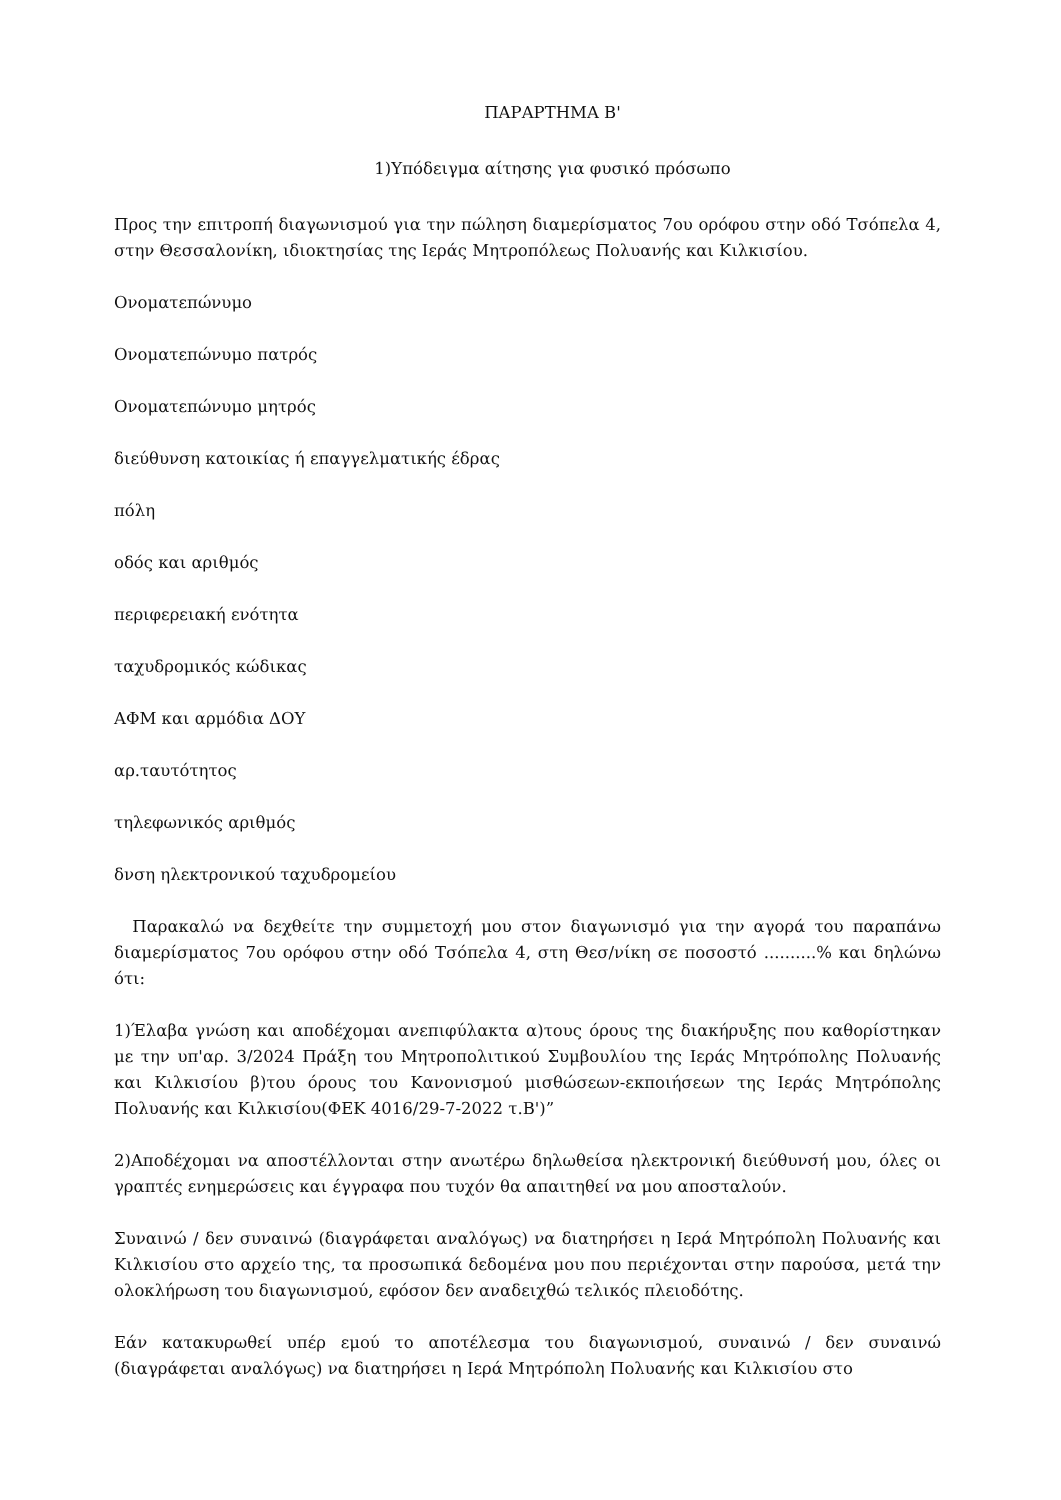ΠΑΡΑΡΤΗΜΑ Β'
1)Υπόδειγμα αίτησης για φυσικό πρόσωπο
Προς την επιτροπή διαγωνισμού για την πώληση διαμερίσματος 7ου ορόφου στην οδό Τσόπελα 4, στην Θεσσαλονίκη, ιδιοκτησίας της Ιεράς Μητροπόλεως Πολυανής και Κιλκισίου.
Ονοματεπώνυμο
Ονοματεπώνυμο πατρός
Ονοματεπώνυμο μητρός
διεύθυνση κατοικίας ή επαγγελματικής έδρας
πόλη
οδός και αριθμός
περιφερειακή ενότητα
ταχυδρομικός κώδικας
ΑΦΜ και αρμόδια ΔΟΥ
αρ.ταυτότητος
τηλεφωνικός αριθμός
δνση ηλεκτρονικού ταχυδρομείου
Παρακαλώ να δεχθείτε την συμμετοχή μου στον διαγωνισμό για την αγορά του παραπάνω διαμερίσματος 7ου ορόφου στην οδό Τσόπελα 4, στη Θεσ/νίκη σε ποσοστό ..........% και δηλώνω ότι:
1)Έλαβα γνώση και αποδέχομαι ανεπιφύλακτα α)τους όρους της διακήρυξης που καθορίστηκαν με την υπ'αρ. 3/2024 Πράξη του Μητροπολιτικού Συμβουλίου της Ιεράς Μητρόπολης Πολυανής και Κιλκισίου β)του όρους του Κανονισμού μισθώσεων-εκποιήσεων της Ιεράς Μητρόπολης Πολυανής και Κιλκισίου(ΦΕΚ 4016/29-7-2022 τ.Β')”
2)Αποδέχομαι να αποστέλλονται στην ανωτέρω δηλωθείσα ηλεκτρονική διεύθυνσή μου, όλες οι γραπτές ενημερώσεις και έγγραφα που τυχόν θα απαιτηθεί να μου αποσταλούν.
Συναινώ / δεν συναινώ (διαγράφεται αναλόγως) να διατηρήσει η Ιερά Μητρόπολη Πολυανής και Κιλκισίου στο αρχείο της, τα προσωπικά δεδομένα μου που περιέχονται στην παρούσα, μετά την ολοκλήρωση του διαγωνισμού, εφόσον δεν αναδειχθώ τελικός πλειοδότης.
Εάν κατακυρωθεί υπέρ εμού το αποτέλεσμα του διαγωνισμού, συναινώ / δεν συναινώ (διαγράφεται αναλόγως) να διατηρήσει η Ιερά Μητρόπολη Πολυανής και Κιλκισίου στο